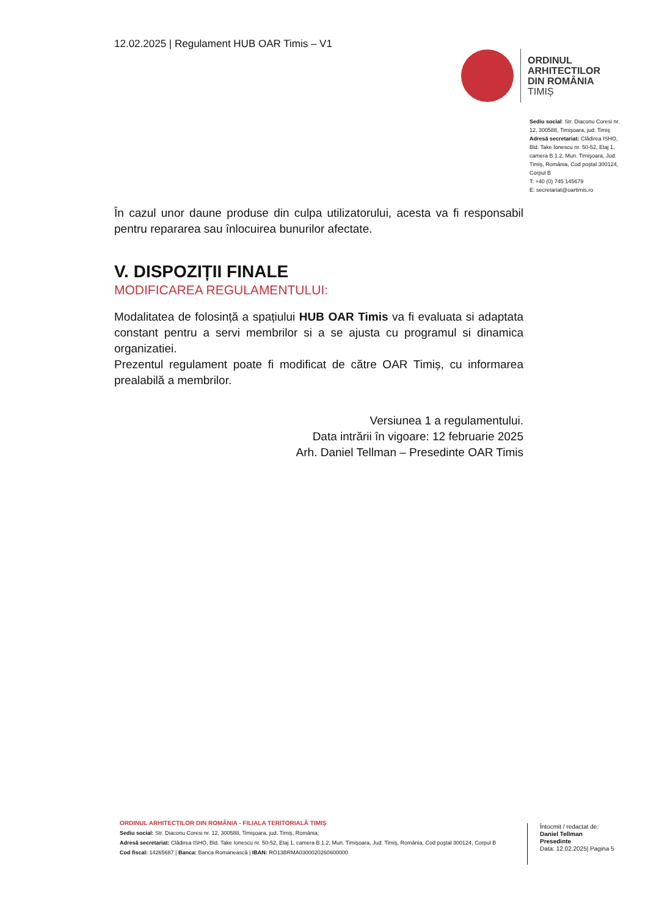12.02.2025 | Regulament HUB OAR Timis – V1
ORDINUL
ARHITECTILOR
DIN ROMÂNIA
TIMIȘ
Sediu social: Str. Diaconu Coresi nr. 12, 300588, Timişoara, jud. Timiş
Adresă secretariat: Clădirea ISHO, Bld. Take Ionescu nr. 50-52, Etaj 1, camera B.1.2, Mun. Timişoara, Jud. Timiş, România, Cod poştal 300124, Corpul B
T: +40 (0) 745 145679
E: secretariat@oartimis.ro
În cazul unor daune produse din culpa utilizatorului, acesta va fi responsabil pentru repararea sau înlocuirea bunurilor afectate.
V. DISPOZIȚII FINALE
MODIFICAREA REGULAMENTULUI:
Modalitatea de folosință a spațiului HUB OAR Timis va fi evaluata si adaptata constant pentru a servi membrilor si a se ajusta cu programul si dinamica organizatiei.
Prezentul regulament poate fi modificat de către OAR Timiș, cu informarea prealabilă a membrilor.
Versiunea 1 a regulamentului.
Data intrării în vigoare: 12 februarie 2025
Arh. Daniel Tellman – Presedinte OAR Timis
ORDINUL ARHITECȚILOR DIN ROMÂNIA - FILIALA TERITORIALĂ TIMIȘ
Sediu social: Str. Diaconu Coresi nr. 12, 300588, Timişoara, jud. Timiş, România;
Adresă secretariat: Clădirea ISHO, Bld. Take Ionescu nr. 50-52, Etaj 1, camera B.1.2, Mun. Timişoara, Jud. Timiş, România, Cod poştal 300124, Corpul B
Cod fiscal: 14265687 | Banca: Banca Romanească | IBAN: RO13BRMA0300020260600000
Întocmit / redactat de:
Daniel Tellman
Presedinte
Data: 12.02.2025| Pagina 5